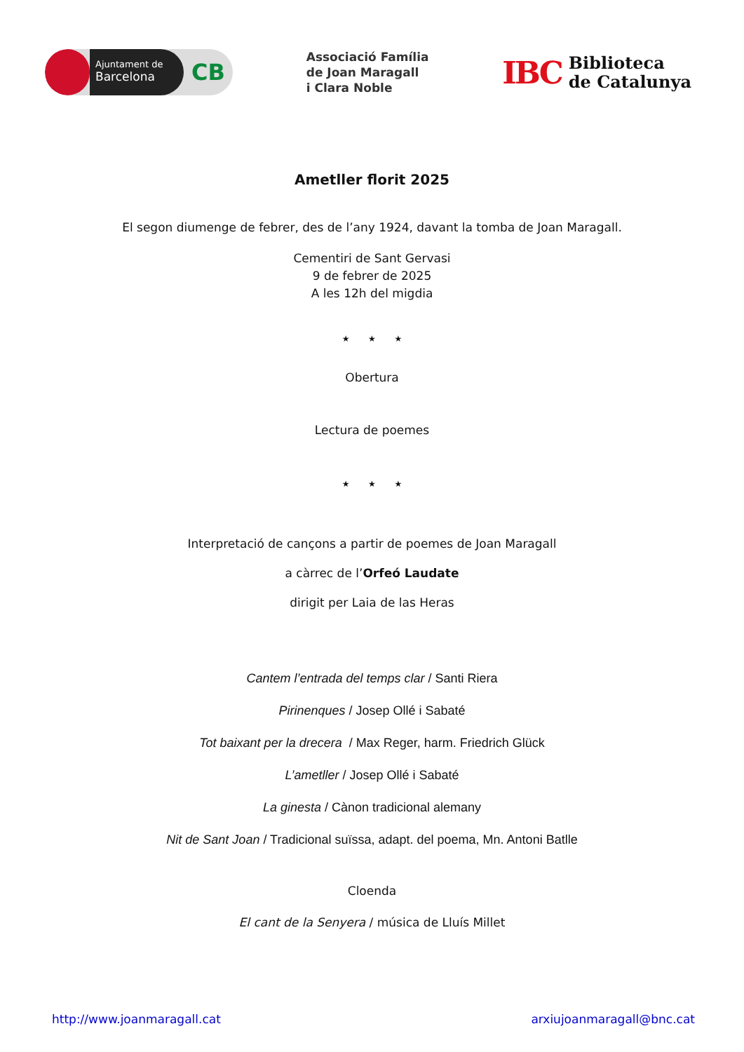Ajuntament de
Barcelona
CB
Associació Família
de Joan Maragall
i Clara Noble
IBC Biblioteca
de Catalunya
Ametller florit 2025
El segon diumenge de febrer, des de l’any 1924, davant la tomba de Joan Maragall.
Cementiri de Sant Gervasi
9 de febrer de 2025
A les 12h del migdia
★ ★ ★
Obertura
Lectura de poemes
★ ★ ★
Interpretació de cançons a partir de poemes de Joan Maragall
a càrrec de l’Orfeó Laudate
dirigit per Laia de las Heras
Cantem l’entrada del temps clar / Santi Riera
Pirinenques / Josep Ollé i Sabaté
Tot baixant per la drecera / Max Reger, harm. Friedrich Glück
L’ametller / Josep Ollé i Sabaté
La ginesta / Cànon tradicional alemany
Nit de Sant Joan / Tradicional suïssa, adapt. del poema, Mn. Antoni Batlle
Cloenda
El cant de la Senyera / música de Lluís Millet
http://www.joanmaragall.cat arxiujoanmaragall@bnc.cat